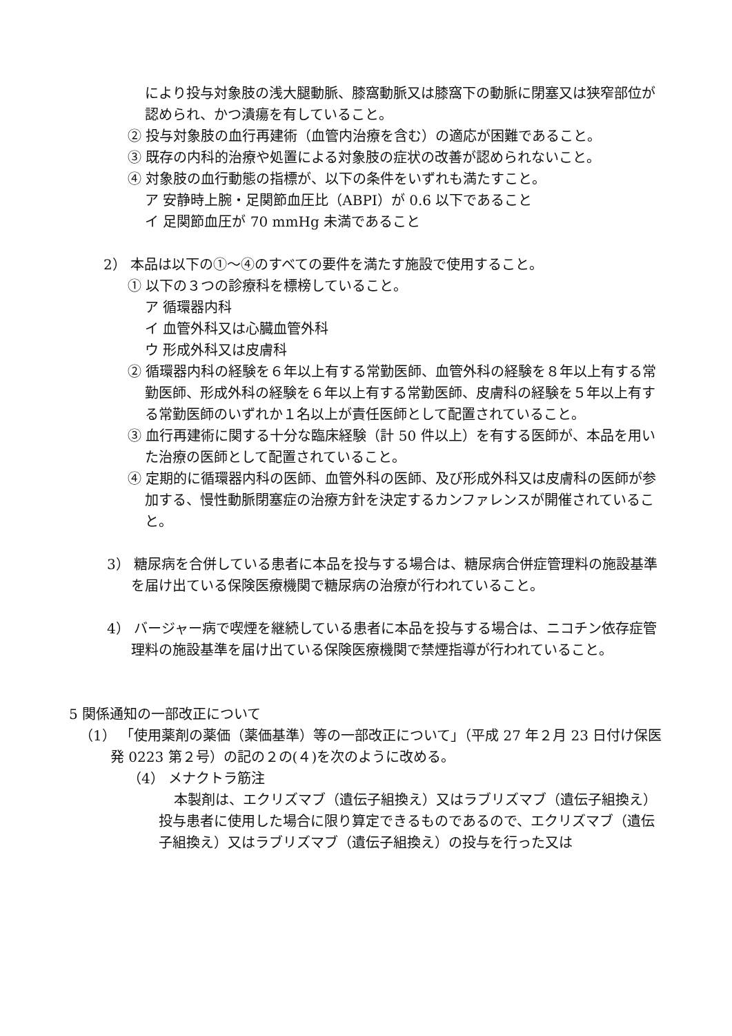により投与対象肢の浅大腿動脈、膝窩動脈又は膝窩下の動脈に閉塞又は狭窄部位が認められ、かつ潰瘍を有していること。
② 投与対象肢の血行再建術（血管内治療を含む）の適応が困難であること。
③ 既存の内科的治療や処置による対象肢の症状の改善が認められないこと。
④ 対象肢の血行動態の指標が、以下の条件をいずれも満たすこと。
ア 安静時上腕・足関節血圧比（ABPI）が 0.6 以下であること
イ 足関節血圧が 70 mmHg 未満であること
2） 本品は以下の①～④のすべての要件を満たす施設で使用すること。
① 以下の３つの診療科を標榜していること。
ア 循環器内科
イ 血管外科又は心臓血管外科
ウ 形成外科又は皮膚科
② 循環器内科の経験を６年以上有する常勤医師、血管外科の経験を８年以上有する常勤医師、形成外科の経験を６年以上有する常勤医師、皮膚科の経験を５年以上有する常勤医師のいずれか１名以上が責任医師として配置されていること。
③ 血行再建術に関する十分な臨床経験（計 50 件以上）を有する医師が、本品を用いた治療の医師として配置されていること。
④ 定期的に循環器内科の医師、血管外科の医師、及び形成外科又は皮膚科の医師が参加する、慢性動脈閉塞症の治療方針を決定するカンファレンスが開催されていること。
3） 糖尿病を合併している患者に本品を投与する場合は、糖尿病合併症管理料の施設基準を届け出ている保険医療機関で糖尿病の治療が行われていること。
4） バージャー病で喫煙を継続している患者に本品を投与する場合は、ニコチン依存症管理料の施設基準を届け出ている保険医療機関で禁煙指導が行われていること。
5 関係通知の一部改正について
（1） 「使用薬剤の薬価（薬価基準）等の一部改正について」（平成 27 年２月 23 日付け保医発 0223 第２号）の記の２の(４)を次のように改める。
（4） メナクトラ筋注
本製剤は、エクリズマブ（遺伝子組換え）又はラブリズマブ（遺伝子組換え）投与患者に使用した場合に限り算定できるものであるので、エクリズマブ（遺伝子組換え）又はラブリズマブ（遺伝子組換え）の投与を行った又は